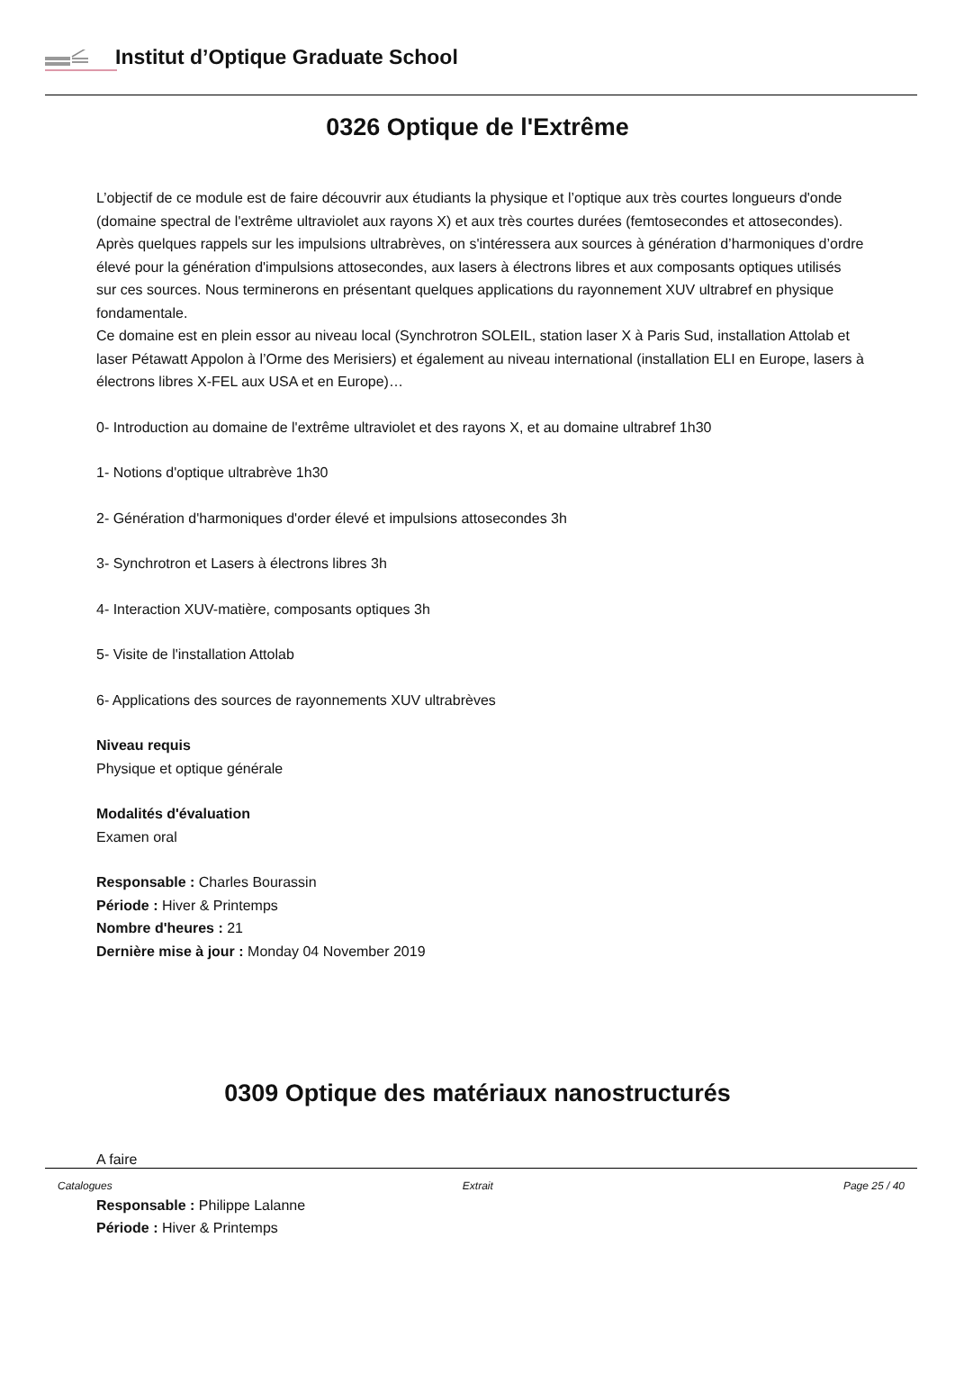Institut d’Optique Graduate School
0326 Optique de l'Extrême
L’objectif de ce module est de faire découvrir aux étudiants la physique et l’optique aux très courtes longueurs d'onde (domaine spectral de l'extrême ultraviolet aux rayons X) et aux très courtes durées (femtosecondes et attosecondes). Après quelques rappels sur les impulsions ultrabrèves, on s'intéressera aux sources à génération d’harmoniques d’ordre élevé pour la génération d'impulsions attosecondes, aux lasers à électrons libres et aux composants optiques utilisés sur ces sources. Nous terminerons en présentant quelques applications du rayonnement XUV ultrabref en physique fondamentale.
Ce domaine est en plein essor au niveau local (Synchrotron SOLEIL, station laser X à Paris Sud, installation Attolab et laser Pétawatt Appolon à l’Orme des Merisiers) et également au niveau international (installation ELI en Europe, lasers à électrons libres X-FEL aux USA et en Europe)…
0- Introduction au domaine de l'extrême ultraviolet et des rayons X, et au domaine ultrabref 1h30
1- Notions d'optique ultrabrève 1h30
2- Génération d'harmoniques d'order élevé et impulsions attosecondes 3h
3- Synchrotron et Lasers à électrons libres 3h
4- Interaction XUV-matière, composants optiques 3h
5- Visite de l'installation Attolab
6- Applications des sources de rayonnements XUV ultrabrèves
Niveau requis
Physique et optique générale
Modalités d'évaluation
Examen oral
Responsable : Charles Bourassin
Période : Hiver & Printemps
Nombre d'heures : 21
Dernière mise à jour : Monday 04 November 2019
0309 Optique des matériaux nanostructurés
A faire
Responsable : Philippe Lalanne
Période : Hiver & Printemps
Catalogues Extrait Page 25 / 40